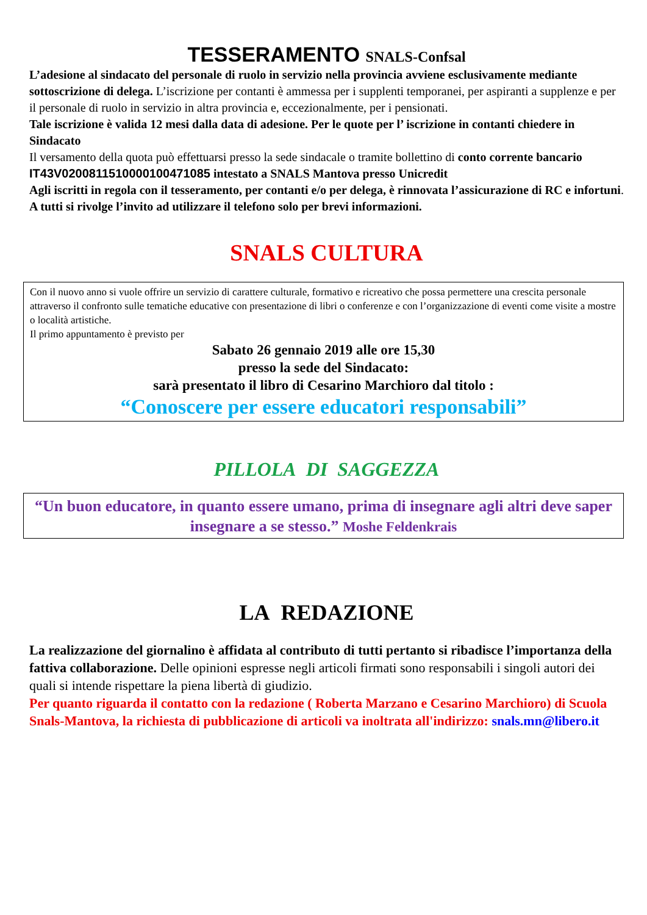TESSERAMENTO SNALS-Confsal
L’adesione al sindacato del personale di ruolo in servizio nella provincia avviene esclusivamente mediante sottoscrizione di delega. L’iscrizione per contanti è ammessa per i supplenti temporanei, per aspiranti a supplenze e per il personale di ruolo in servizio in altra provincia e, eccezionalmente, per i pensionati.
Tale iscrizione è valida 12 mesi dalla data di adesione. Per le quote per l’ iscrizione in contanti chiedere in Sindacato
Il versamento della quota può effettuarsi presso la sede sindacale o tramite bollettino di conto corrente bancario IT43V0200811510000100471085 intestato a SNALS Mantova presso Unicredit
Agli iscritti in regola con il tesseramento, per contanti e/o per delega, è rinnovata l’assicurazione di RC e infortuni.
A tutti si rivolge l’invito ad utilizzare il telefono solo per brevi informazioni.
SNALS CULTURA
Con il nuovo anno si vuole offrire un servizio di carattere culturale, formativo e ricreativo che possa permettere una crescita personale attraverso il confronto sulle tematiche educative con presentazione di libri o conferenze e con l’organizzazione di eventi come visite a mostre o località artistiche.
Il primo appuntamento è previsto per
Sabato 26 gennaio 2019 alle ore 15,30
presso la sede del Sindacato:
sarà presentato il libro di Cesarino Marchioro dal titolo :
“Conoscere per essere educatori responsabili”
PILLOLA DI SAGGEZZA
“Un buon educatore, in quanto essere umano, prima di insegnare agli altri deve saper insegnare a se stesso.” Moshe Feldenkrais
LA REDAZIONE
La realizzazione del giornalino è affidata al contributo di tutti pertanto si ribadisce l’importanza della fattiva collaborazione. Delle opinioni espresse negli articoli firmati sono responsabili i singoli autori dei quali si intende rispettare la piena libertà di giudizio.
Per quanto riguarda il contatto con la redazione ( Roberta Marzano e Cesarino Marchioro) di Scuola Snals-Mantova, la richiesta di pubblicazione di articoli va inoltrata all'indirizzo: snals.mn@libero.it